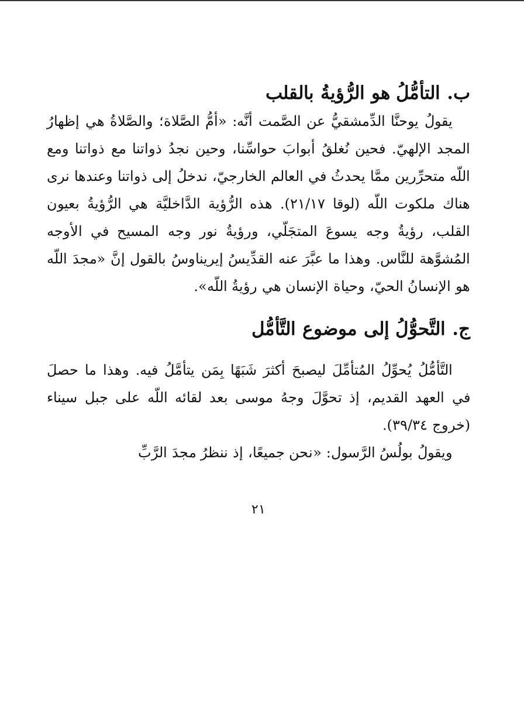ب. التأمُّلُ هو الرُّؤيةُ بالقلب
يقولُ يوحنَّا الدِّمشقيُّ عن الصَّمت أنَّه: «أمُّ الصَّلاة؛ والصَّلاةُ هي إظهارُ المجد الإلهيّ. فحين نُغلقُ أبوابَ حواسِّنا، وحين نجدُ ذواتنا مع ذواتنا ومع اللّه متحرِّرين ممَّا يحدثُ في العالم الخارجيّ، ندخلُ إلى ذواتنا وعندها نرى هناك ملكوت اللّه (لوقا ٢١/١٧). هذه الرُّؤية الدَّاخليَّة هي الرُّؤيةُ بعيون القلب، رؤيةُ وجه يسوعَ المتجَلّي، ورؤيةُ نور وجه المسيح في الأوجه المُشوَّهة للنَّاس. وهذا ما عبَّرَ عنه القدِّيسُ إيريناوسُ بالقول إنَّ «مجدَ اللّه هو الإنسانُ الحيّ، وحياة الإنسان هي رؤيةُ اللّه».
ج. التَّحوُّلُ إلى موضوع التَّأمُّل
التَّأمُّلُ يُحوِّلُ المُتأمِّلَ ليصبحَ أكثرَ شَبَهًا بِمَن يتأمَّلُ فيه. وهذا ما حصلَ في العهد القديم، إذ تحوَّلَ وجهُ موسى بعد لقائه اللّه على جبل سيناء (خروج ٣٩/٣٤).
ويقولُ بولُسُ الرَّسول: «نحن جميعًا، إذ ننظرُ مجدَ الرَّبِّ
٢١